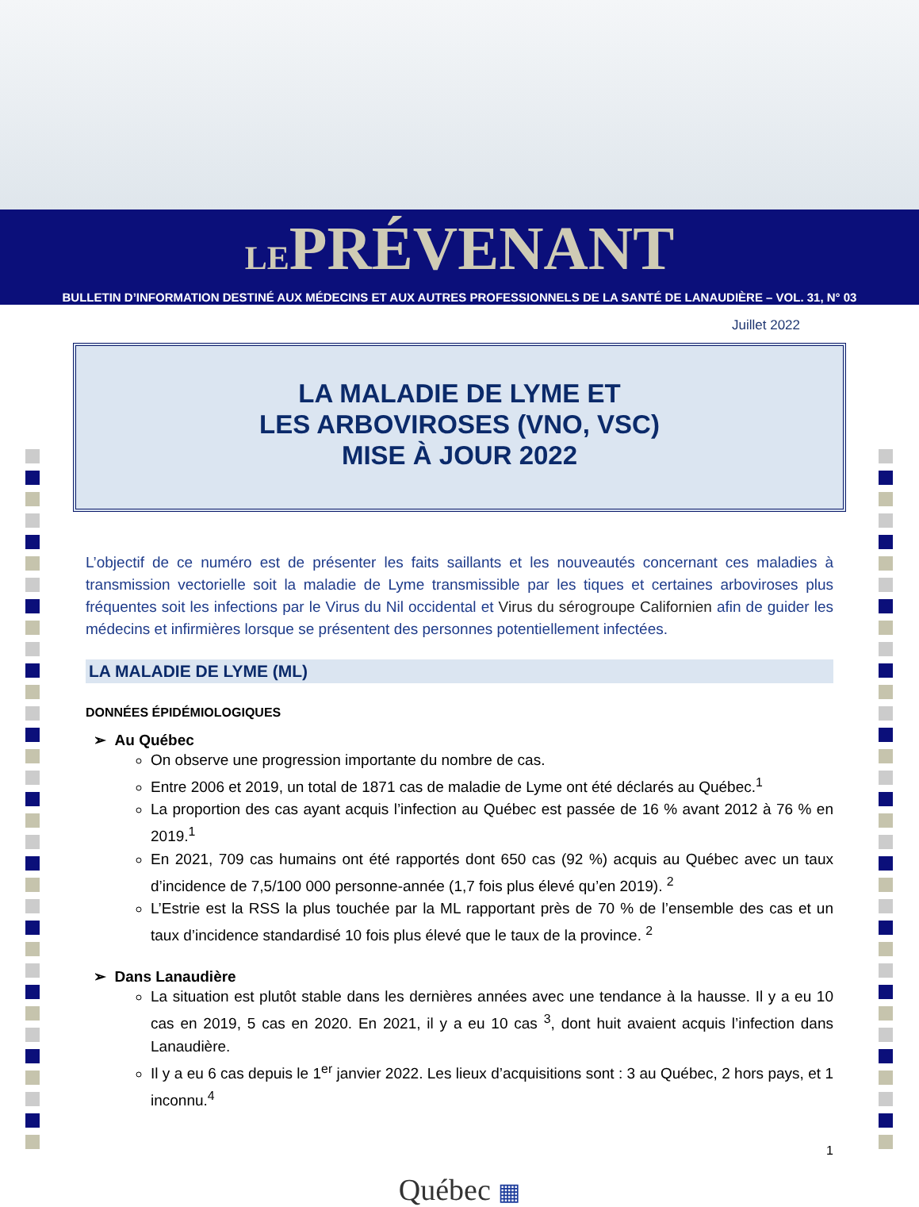LEPRÉVENANT
BULLETIN D’INFORMATION DESTINÉ AUX MÉDECINS ET AUX AUTRES PROFESSIONNELS DE LA SANTÉ DE LANAUDIÈRE – VOL. 31, N° 03
Juillet 2022
LA MALADIE DE LYME ET
LES ARBOVIROSES (VNO, VSC)
MISE À JOUR 2022
L’objectif de ce numéro est de présenter les faits saillants et les nouveautés concernant ces maladies à transmission vectorielle soit la maladie de Lyme transmissible par les tiques et certaines arboviroses plus fréquentes soit les infections par le Virus du Nil occidental et Virus du sérogroupe Californien afin de guider les médecins et infirmières lorsque se présentent des personnes potentiellement infectées.
LA MALADIE DE LYME (ML)
DONNÉES ÉPIDÉMIOLOGIQUES
➢ Au Québec
On observe une progression importante du nombre de cas.
Entre 2006 et 2019, un total de 1871 cas de maladie de Lyme ont été déclarés au Québec.<sup>1</sup>
La proportion des cas ayant acquis l’infection au Québec est passée de 16 % avant 2012 à 76 % en 2019.<sup>1</sup>
En 2021, 709 cas humains ont été rapportés dont 650 cas (92 %) acquis au Québec avec un taux d’incidence de 7,5/100 000 personne-année (1,7 fois plus élevé qu’en 2019). <sup>2</sup>
L’Estrie est la RSS la plus touchée par la ML rapportant près de 70 % de l’ensemble des cas et un taux d’incidence standardisé 10 fois plus élevé que le taux de la province. <sup>2</sup>
➢ Dans Lanaudière
La situation est plutôt stable dans les dernières années avec une tendance à la hausse. Il y a eu 10 cas en 2019, 5 cas en 2020. En 2021, il y a eu 10 cas <sup>3</sup>, dont huit avaient acquis l’infection dans Lanaudière.
Il y a eu 6 cas depuis le 1<sup>er</sup> janvier 2022. Les lieux d’acquisitions sont : 3 au Québec, 2 hors pays, et 1 inconnu.<sup>4</sup>
1
Québec ▦